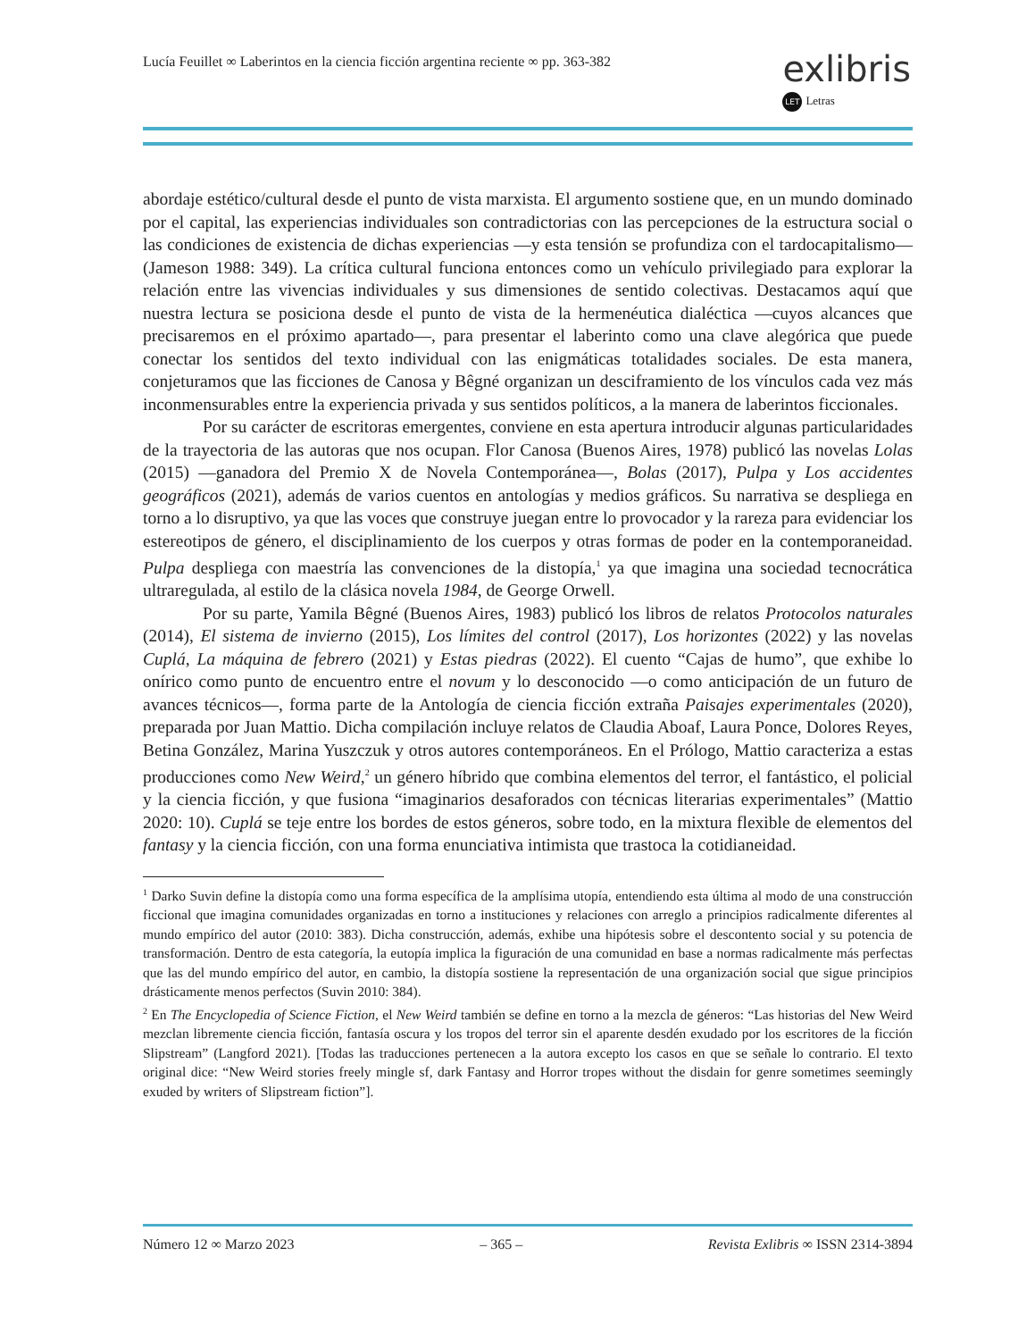Lucía Feuillet ∞ Laberintos en la ciencia ficción argentina reciente ∞ pp. 363-382
exlibris
LET Letras
abordaje estético/cultural desde el punto de vista marxista. El argumento sostiene que, en un mundo dominado por el capital, las experiencias individuales son contradictorias con las percepciones de la estructura social o las condiciones de existencia de dichas experiencias —y esta tensión se profundiza con el tardocapitalismo— (Jameson 1988: 349). La crítica cultural funciona entonces como un vehículo privilegiado para explorar la relación entre las vivencias individuales y sus dimensiones de sentido colectivas. Destacamos aquí que nuestra lectura se posiciona desde el punto de vista de la hermenéutica dialéctica —cuyos alcances que precisaremos en el próximo apartado—, para presentar el laberinto como una clave alegórica que puede conectar los sentidos del texto individual con las enigmáticas totalidades sociales. De esta manera, conjeturamos que las ficciones de Canosa y Bêgné organizan un desciframiento de los vínculos cada vez más inconmensurables entre la experiencia privada y sus sentidos políticos, a la manera de laberintos ficcionales.
Por su carácter de escritoras emergentes, conviene en esta apertura introducir algunas particularidades de la trayectoria de las autoras que nos ocupan. Flor Canosa (Buenos Aires, 1978) publicó las novelas Lolas (2015) —ganadora del Premio X de Novela Contemporánea—, Bolas (2017), Pulpa y Los accidentes geográficos (2021), además de varios cuentos en antologías y medios gráficos. Su narrativa se despliega en torno a lo disruptivo, ya que las voces que construye juegan entre lo provocador y la rareza para evidenciar los estereotipos de género, el disciplinamiento de los cuerpos y otras formas de poder en la contemporaneidad. Pulpa despliega con maestría las convenciones de la distopía,<sup>1</sup> ya que imagina una sociedad tecnocrática ultraregulada, al estilo de la clásica novela 1984, de George Orwell.
Por su parte, Yamila Bêgné (Buenos Aires, 1983) publicó los libros de relatos Protocolos naturales (2014), El sistema de invierno (2015), Los límites del control (2017), Los horizontes (2022) y las novelas Cuplá, La máquina de febrero (2021) y Estas piedras (2022). El cuento “Cajas de humo”, que exhibe lo onírico como punto de encuentro entre el novum y lo desconocido —o como anticipación de un futuro de avances técnicos—, forma parte de la Antología de ciencia ficción extraña Paisajes experimentales (2020), preparada por Juan Mattio. Dicha compilación incluye relatos de Claudia Aboaf, Laura Ponce, Dolores Reyes, Betina González, Marina Yuszczuk y otros autores contemporáneos. En el Prólogo, Mattio caracteriza a estas producciones como New Weird,<sup>2</sup> un género híbrido que combina elementos del terror, el fantástico, el policial y la ciencia ficción, y que fusiona “imaginarios desaforados con técnicas literarias experimentales” (Mattio 2020: 10). Cuplá se teje entre los bordes de estos géneros, sobre todo, en la mixtura flexible de elementos del fantasy y la ciencia ficción, con una forma enunciativa intimista que trastoca la cotidianeidad.
<sup>1</sup> Darko Suvin define la distopía como una forma específica de la amplísima utopía, entendiendo esta última al modo de una construcción ficcional que imagina comunidades organizadas en torno a instituciones y relaciones con arreglo a principios radicalmente diferentes al mundo empírico del autor (2010: 383). Dicha construcción, además, exhibe una hipótesis sobre el descontento social y su potencia de transformación. Dentro de esta categoría, la eutopía implica la figuración de una comunidad en base a normas radicalmente más perfectas que las del mundo empírico del autor, en cambio, la distopía sostiene la representación de una organización social que sigue principios drásticamente menos perfectos (Suvin 2010: 384).
<sup>2</sup> En The Encyclopedia of Science Fiction, el New Weird también se define en torno a la mezcla de géneros: “Las historias del New Weird mezclan libremente ciencia ficción, fantasía oscura y los tropos del terror sin el aparente desdén exudado por los escritores de la ficción Slipstream” (Langford 2021). [Todas las traducciones pertenecen a la autora excepto los casos en que se señale lo contrario. El texto original dice: “New Weird stories freely mingle sf, dark Fantasy and Horror tropes without the disdain for genre sometimes seemingly exuded by writers of Slipstream fiction”].
Número 12 ∞ Marzo 2023 – 365 – Revista Exlibris ∞ ISSN 2314-3894